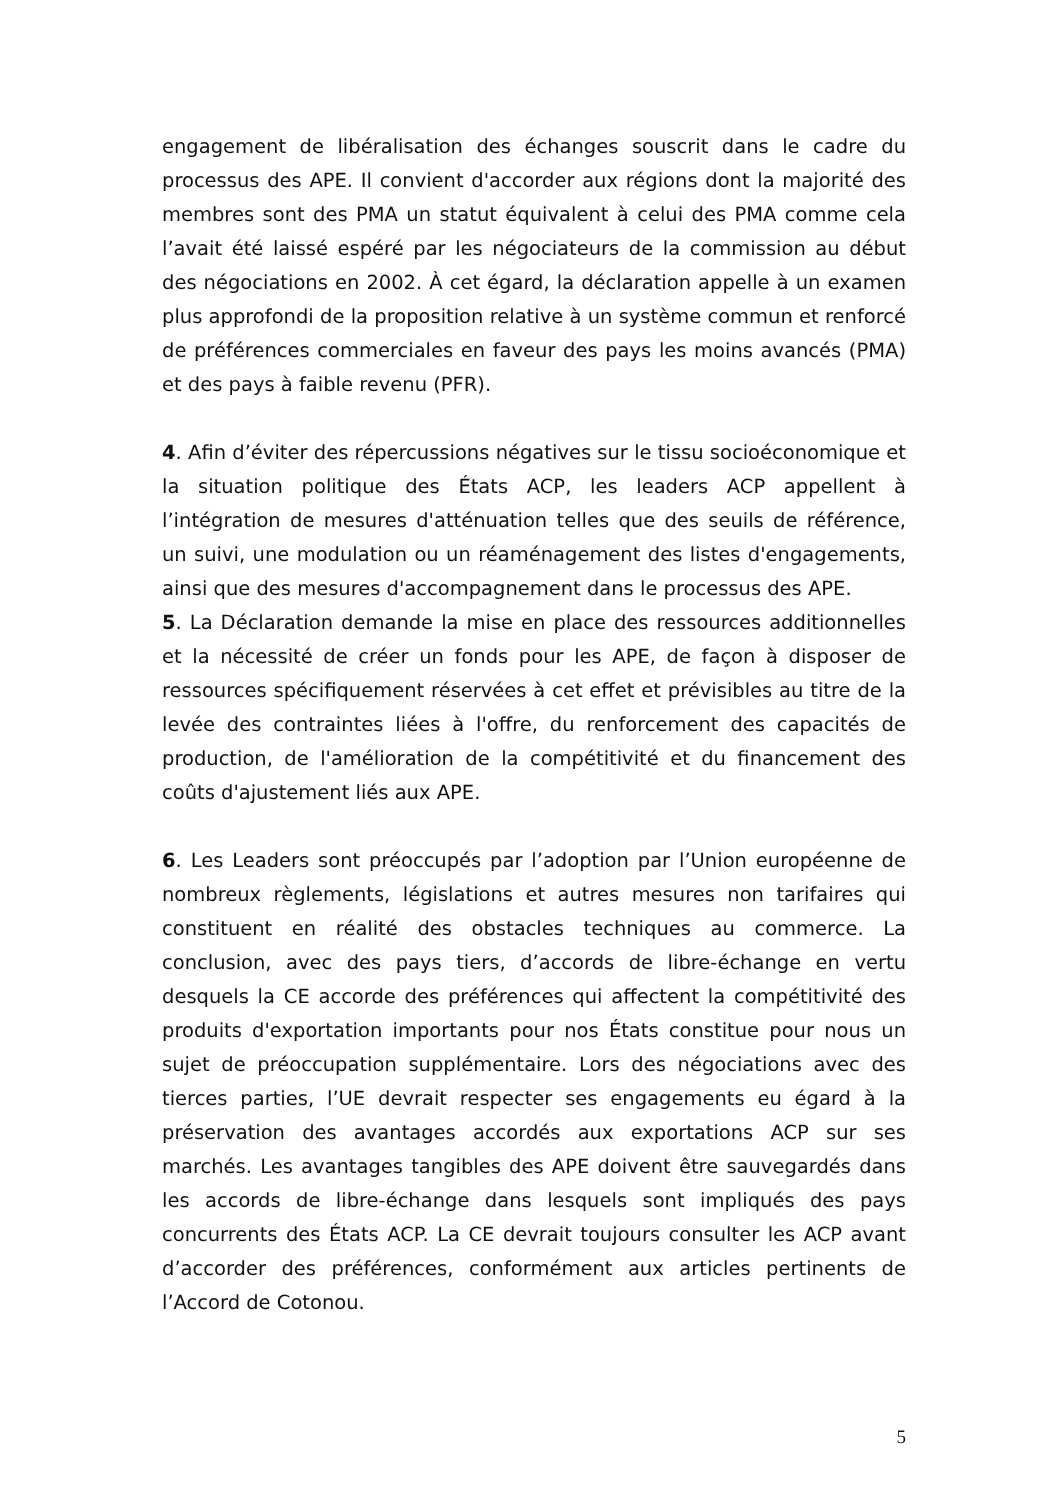engagement de libéralisation des échanges souscrit dans le cadre du processus des APE. Il convient d'accorder aux régions dont la majorité des membres sont des PMA un statut équivalent à celui des PMA comme cela l’avait été laissé espéré par les négociateurs de la commission au début des négociations en 2002. À cet égard, la déclaration appelle à un examen plus approfondi de la proposition relative à un système commun et renforcé de préférences commerciales en faveur des pays les moins avancés (PMA) et des pays à faible revenu (PFR).
4. Afin d’éviter des répercussions négatives sur le tissu socioéconomique et la situation politique des États ACP, les leaders ACP appellent à l’intégration de mesures d'atténuation telles que des seuils de référence, un suivi, une modulation ou un réaménagement des listes d'engagements, ainsi que des mesures d'accompagnement dans le processus des APE.
5. La Déclaration demande la mise en place des ressources additionnelles et la nécessité de créer un fonds pour les APE, de façon à disposer de ressources spécifiquement réservées à cet effet et prévisibles au titre de la levée des contraintes liées à l'offre, du renforcement des capacités de production, de l'amélioration de la compétitivité et du financement des coûts d'ajustement liés aux APE.
6. Les Leaders sont préoccupés par l’adoption par l’Union européenne de nombreux règlements, législations et autres mesures non tarifaires qui constituent en réalité des obstacles techniques au commerce. La conclusion, avec des pays tiers, d’accords de libre-échange en vertu desquels la CE accorde des préférences qui affectent la compétitivité des produits d'exportation importants pour nos États constitue pour nous un sujet de préoccupation supplémentaire. Lors des négociations avec des tierces parties, l’UE devrait respecter ses engagements eu égard à la préservation des avantages accordés aux exportations ACP sur ses marchés. Les avantages tangibles des APE doivent être sauvegardés dans les accords de libre-échange dans lesquels sont impliqués des pays concurrents des États ACP. La CE devrait toujours consulter les ACP avant d’accorder des préférences, conformément aux articles pertinents de l’Accord de Cotonou.
5